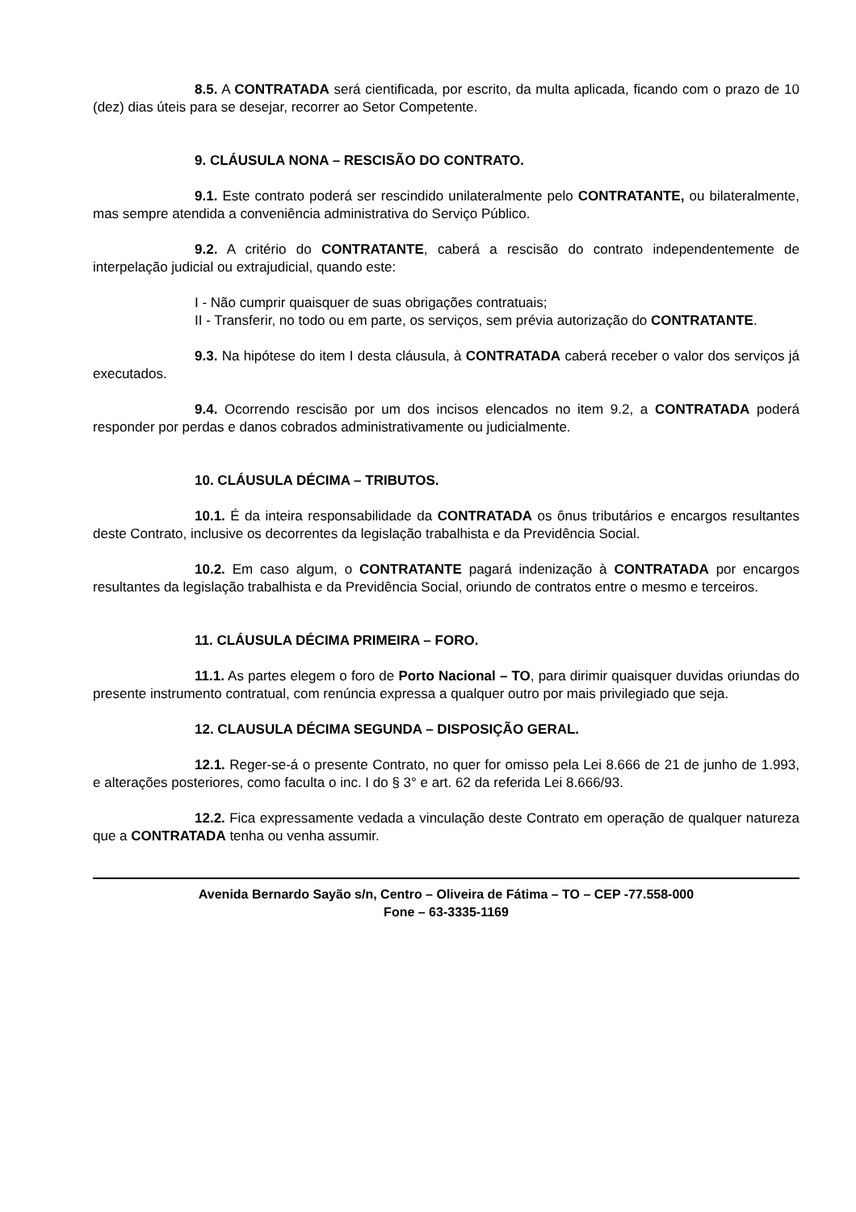8.5. A CONTRATADA será cientificada, por escrito, da multa aplicada, ficando com o prazo de 10 (dez) dias úteis para se desejar, recorrer ao Setor Competente.
9. CLÁUSULA NONA – RESCISÃO DO CONTRATO.
9.1. Este contrato poderá ser rescindido unilateralmente pelo CONTRATANTE, ou bilateralmente, mas sempre atendida a conveniência administrativa do Serviço Público.
9.2. A critério do CONTRATANTE, caberá a rescisão do contrato independentemente de interpelação judicial ou extrajudicial, quando este:
I - Não cumprir quaisquer de suas obrigações contratuais;
II - Transferir, no todo ou em parte, os serviços, sem prévia autorização do CONTRATANTE.
9.3. Na hipótese do item I desta cláusula, à CONTRATADA caberá receber o valor dos serviços já executados.
9.4. Ocorrendo rescisão por um dos incisos elencados no item 9.2, a CONTRATADA poderá responder por perdas e danos cobrados administrativamente ou judicialmente.
10. CLÁUSULA DÉCIMA – TRIBUTOS.
10.1. É da inteira responsabilidade da CONTRATADA os ônus tributários e encargos resultantes deste Contrato, inclusive os decorrentes da legislação trabalhista e da Previdência Social.
10.2. Em caso algum, o CONTRATANTE pagará indenização à CONTRATADA por encargos resultantes da legislação trabalhista e da Previdência Social, oriundo de contratos entre o mesmo e terceiros.
11. CLÁUSULA DÉCIMA PRIMEIRA – FORO.
11.1. As partes elegem o foro de Porto Nacional – TO, para dirimir quaisquer duvidas oriundas do presente instrumento contratual, com renúncia expressa a qualquer outro por mais privilegiado que seja.
12. CLAUSULA DÉCIMA SEGUNDA – DISPOSIÇÃO GERAL.
12.1. Reger-se-á o presente Contrato, no quer for omisso pela Lei 8.666 de 21 de junho de 1.993, e alterações posteriores, como faculta o inc. I do § 3° e art. 62 da referida Lei 8.666/93.
12.2. Fica expressamente vedada a vinculação deste Contrato em operação de qualquer natureza que a CONTRATADA tenha ou venha assumir.
Avenida Bernardo Sayão s/n, Centro – Oliveira de Fátima – TO – CEP -77.558-000
Fone – 63-3335-1169